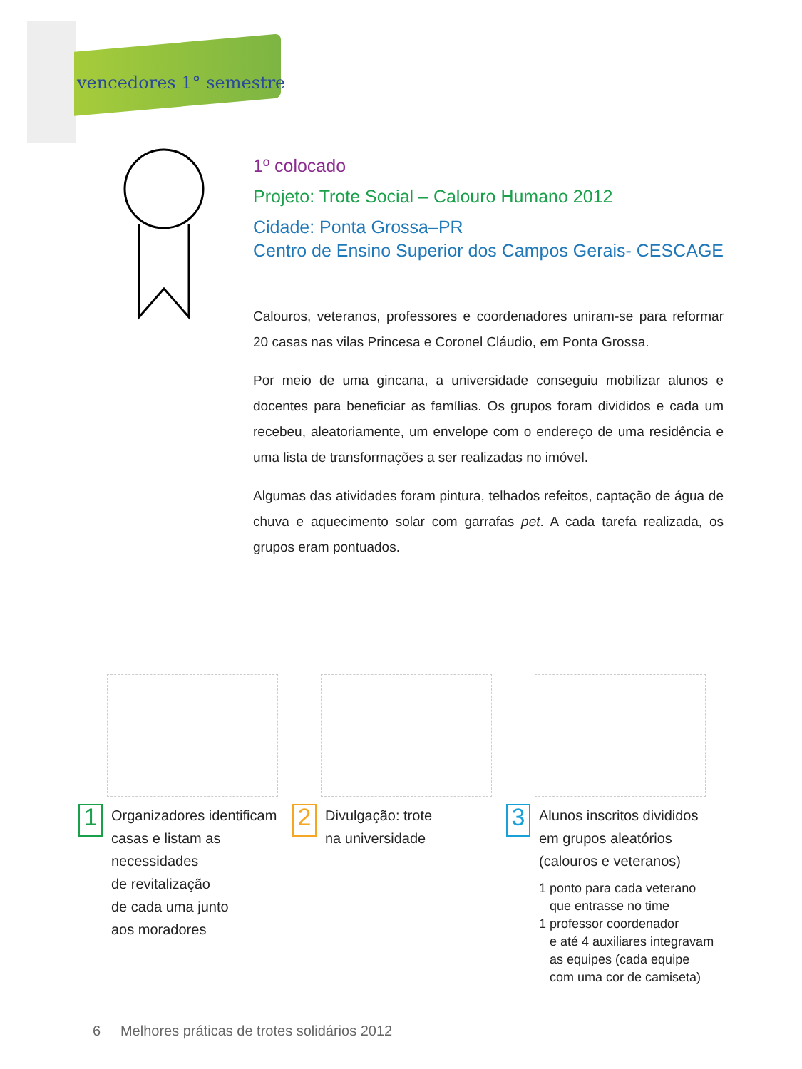vencedores 1° semestre
1º colocado
Projeto: Trote Social – Calouro Humano 2012
Cidade: Ponta Grossa–PR
Centro de Ensino Superior dos Campos Gerais- CESCAGE
Calouros, veteranos, professores e coordenadores uniram-se para reformar 20 casas nas vilas Princesa e Coronel Cláudio, em Ponta Grossa.
Por meio de uma gincana, a universidade conseguiu mobilizar alunos e docentes para beneficiar as famílias. Os grupos foram divididos e cada um recebeu, aleatoriamente, um envelope com o endereço de uma residência e uma lista de transformações a ser realizadas no imóvel.
Algumas das atividades foram pintura, telhados refeitos, captação de água de chuva e aquecimento solar com garrafas pet. A cada tarefa realizada, os grupos eram pontuados.
1
Organizadores identificam
casas e listam as
necessidades
de revitalização
de cada uma junto
aos moradores
2
Divulgação: trote
na universidade
3
Alunos inscritos divididos
em grupos aleatórios
(calouros e veteranos)
1 ponto para cada veterano
que entrasse no time
1 professor coordenador
e até 4 auxiliares integravam
as equipes (cada equipe
com uma cor de camiseta)
6 Melhores práticas de trotes solidários 2012